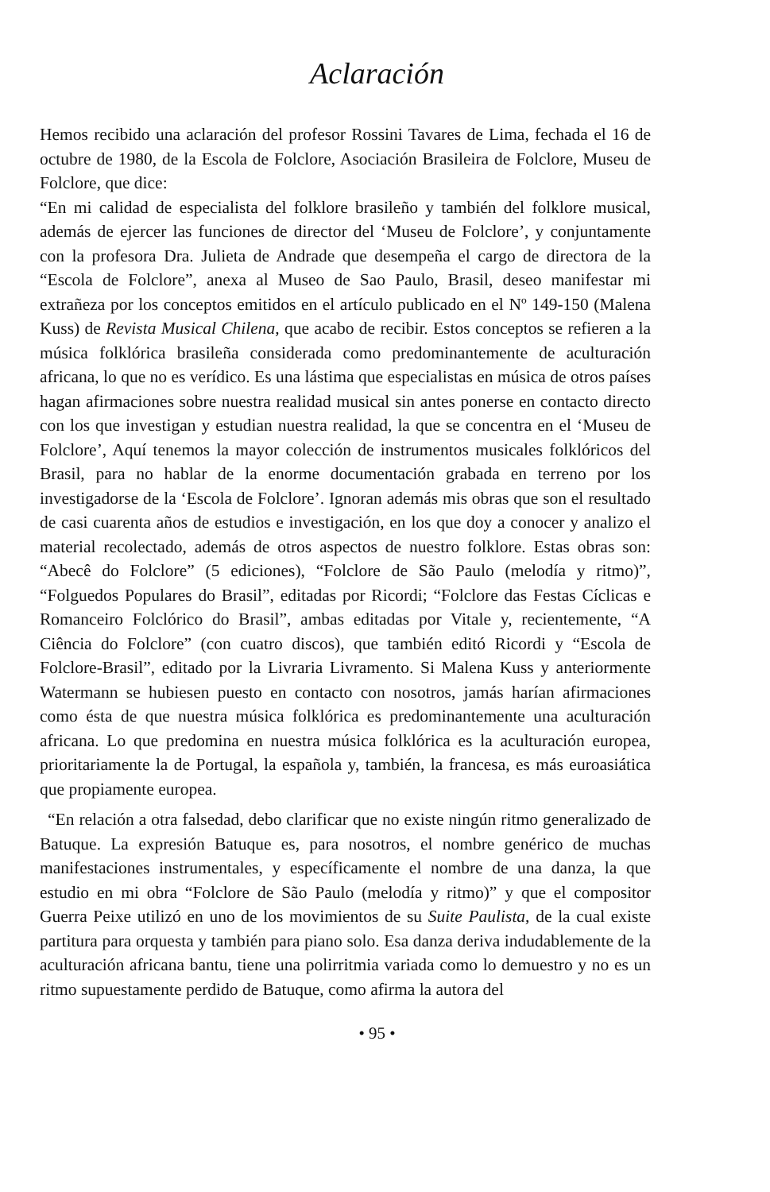Aclaración
Hemos recibido una aclaración del profesor Rossini Tavares de Lima, fechada el 16 de octubre de 1980, de la Escola de Folclore, Asociación Brasileira de Folclore, Museu de Folclore, que dice:
“En mi calidad de especialista del folklore brasileño y también del folklore musical, además de ejercer las funciones de director del ‘Museu de Folclore’, y conjuntamente con la profesora Dra. Julieta de Andrade que desempeña el cargo de directora de la “Escola de Folclore”, anexa al Museo de Sao Paulo, Brasil, deseo manifestar mi extrañeza por los conceptos emitidos en el artículo publicado en el Nº 149-150 (Malena Kuss) de Revista Musical Chilena, que acabo de recibir. Estos conceptos se refieren a la música folklórica brasileña considerada como predominantemente de aculturación africana, lo que no es verídico. Es una lástima que especialistas en música de otros países hagan afirmaciones sobre nuestra realidad musical sin antes ponerse en contacto directo con los que investigan y estudian nuestra realidad, la que se concentra en el ‘Museu de Folclore’, Aquí tenemos la mayor colección de instrumentos musicales folklóricos del Brasil, para no hablar de la enorme documentación grabada en terreno por los investigadorse de la ‘Escola de Folclore’. Ignoran además mis obras que son el resultado de casi cuarenta años de estudios e investigación, en los que doy a conocer y analizo el material recolectado, además de otros aspectos de nuestro folklore. Estas obras son: “Abecê do Folclore” (5 ediciones), “Folclore de São Paulo (melodía y ritmo)”, “Folguedos Populares do Brasil”, editadas por Ricordi; “Folclore das Festas Cíclicas e Romanceiro Folclórico do Brasil”, ambas editadas por Vitale y, recientemente, “A Ciência do Folclore” (con cuatro discos), que también editó Ricordi y “Escola de Folclore-Brasil”, editado por la Livraria Livramento. Si Malena Kuss y anteriormente Watermann se hubiesen puesto en contacto con nosotros, jamás harían afirmaciones como ésta de que nuestra música folklórica es predominantemente una aculturación africana. Lo que predomina en nuestra música folklórica es la aculturación europea, prioritariamente la de Portugal, la española y, también, la francesa, es más euroasiática que propiamente europea.
“En relación a otra falsedad, debo clarificar que no existe ningún ritmo generalizado de Batuque. La expresión Batuque es, para nosotros, el nombre genérico de muchas manifestaciones instrumentales, y específicamente el nombre de una danza, la que estudio en mi obra “Folclore de São Paulo (melodía y ritmo)” y que el compositor Guerra Peixe utilizó en uno de los movimientos de su Suite Paulista, de la cual existe partitura para orquesta y también para piano solo. Esa danza deriva indudablemente de la aculturación africana bantu, tiene una polirritmia variada como lo demuestro y no es un ritmo supuestamente perdido de Batuque, como afirma la autora del
• 95 •